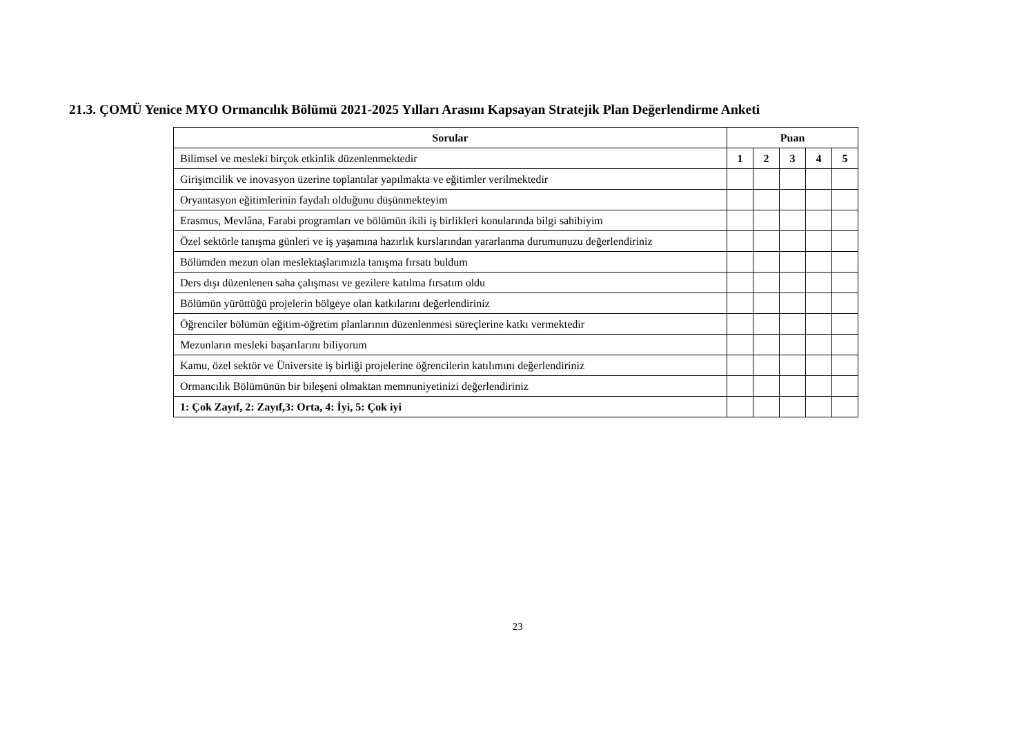21.3. ÇOMÜ Yenice MYO Ormancılık Bölümü 2021-2025 Yılları Arasını Kapsayan Stratejik Plan Değerlendirme Anketi
| Sorular | Puan | | | | |
| --- | --- | --- | --- | --- | --- |
| Bilimsel ve mesleki birçok etkinlik düzenlenmektedir | 1 | 2 | 3 | 4 | 5 |
| Girişimcilik ve inovasyon üzerine toplantılar yapılmakta ve eğitimler verilmektedir | | | | | |
| Oryantasyon eğitimlerinin faydalı olduğunu düşünmekteyim | | | | | |
| Erasmus, Mevlâna, Farabi programları ve bölümün ikili iş birlikleri konularında bilgi sahibiyim | | | | | |
| Özel sektörle tanışma günleri ve iş yaşamına hazırlık kurslarından yararlanma durumunuzu değerlendiriniz | | | | | |
| Bölümden mezun olan meslektaşlarımızla tanışma fırsatı buldum | | | | | |
| Ders dışı düzenlenen saha çalışması ve gezilere katılma fırsatım oldu | | | | | |
| Bölümün yürüttüğü projelerin bölgeye olan katkılarını değerlendiriniz | | | | | |
| Öğrenciler bölümün eğitim-öğretim planlarının düzenlenmesi süreçlerine katkı vermektedir | | | | | |
| Mezunların mesleki başarılarını biliyorum | | | | | |
| Kamu, özel sektör ve Üniversite iş birliği projelerine öğrencilerin katılımını değerlendiriniz | | | | | |
| Ormancılık Bölümünün bir bileşeni olmaktan memnuniyetinizi değerlendiriniz | | | | | |
| 1: Çok Zayıf, 2: Zayıf,3: Orta, 4: İyi, 5: Çok iyi | | | | | |
23